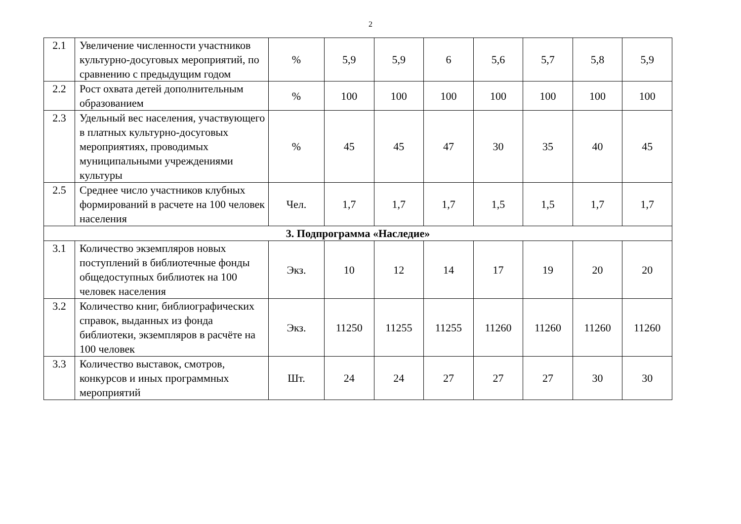2
| 2.1 | Увеличение численности участников культурно-досуговых мероприятий, по сравнению с предыдущим годом | % | 5,9 | 5,9 | 6 | 5,6 | 5,7 | 5,8 | 5,9 |
| 2.2 | Рост охвата детей дополнительным образованием | % | 100 | 100 | 100 | 100 | 100 | 100 | 100 |
| 2.3 | Удельный вес населения, участвующего в платных культурно-досуговых мероприятиях, проводимых муниципальными учреждениями культуры | % | 45 | 45 | 47 | 30 | 35 | 40 | 45 |
| 2.5 | Среднее число участников клубных формирований в расчете на 100 человек населения | Чел. | 1,7 | 1,7 | 1,7 | 1,5 | 1,5 | 1,7 | 1,7 |
| 3. Подпрограмма «Наследие» | | | | | | | | | |
| 3.1 | Количество экземпляров новых поступлений в библиотечные фонды общедоступных библиотек на 100 человек населения | Экз. | 10 | 12 | 14 | 17 | 19 | 20 | 20 |
| 3.2 | Количество книг, библиографических справок, выданных из фонда библиотеки, экземпляров в расчёте на 100 человек | Экз. | 11250 | 11255 | 11255 | 11260 | 11260 | 11260 | 11260 |
| 3.3 | Количество выставок, смотров, конкурсов и иных программных мероприятий | Шт. | 24 | 24 | 27 | 27 | 27 | 30 | 30 |